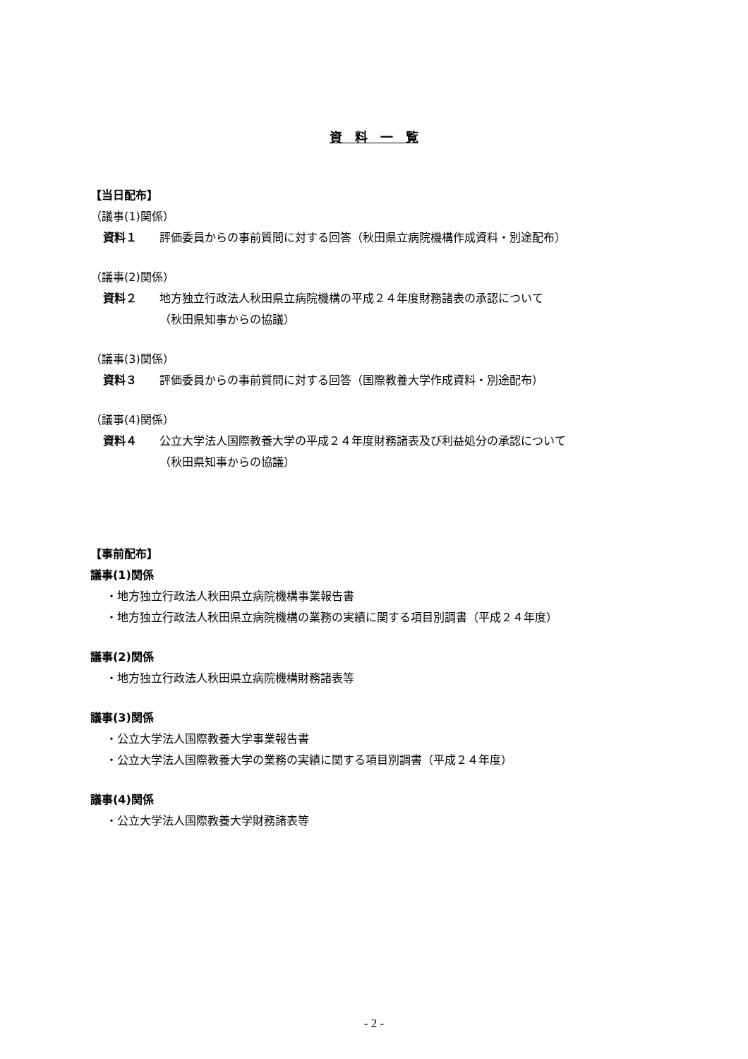資　料　一　覧
【当日配布】
（議事(1)関係）
資料１ 評価委員からの事前質問に対する回答（秋田県立病院機構作成資料・別途配布）
（議事(2)関係）
資料２ 地方独立行政法人秋田県立病院機構の平成２４年度財務諸表の承認について
（秋田県知事からの協議）
（議事(3)関係）
資料３ 評価委員からの事前質問に対する回答（国際教養大学作成資料・別途配布）
（議事(4)関係）
資料４ 公立大学法人国際教養大学の平成２４年度財務諸表及び利益処分の承認について
（秋田県知事からの協議）
【事前配布】
議事(1)関係
・地方独立行政法人秋田県立病院機構事業報告書
・地方独立行政法人秋田県立病院機構の業務の実績に関する項目別調書（平成２４年度）
議事(2)関係
・地方独立行政法人秋田県立病院機構財務諸表等
議事(3)関係
・公立大学法人国際教養大学事業報告書
・公立大学法人国際教養大学の業務の実績に関する項目別調書（平成２４年度）
議事(4)関係
・公立大学法人国際教養大学財務諸表等
- 2 -